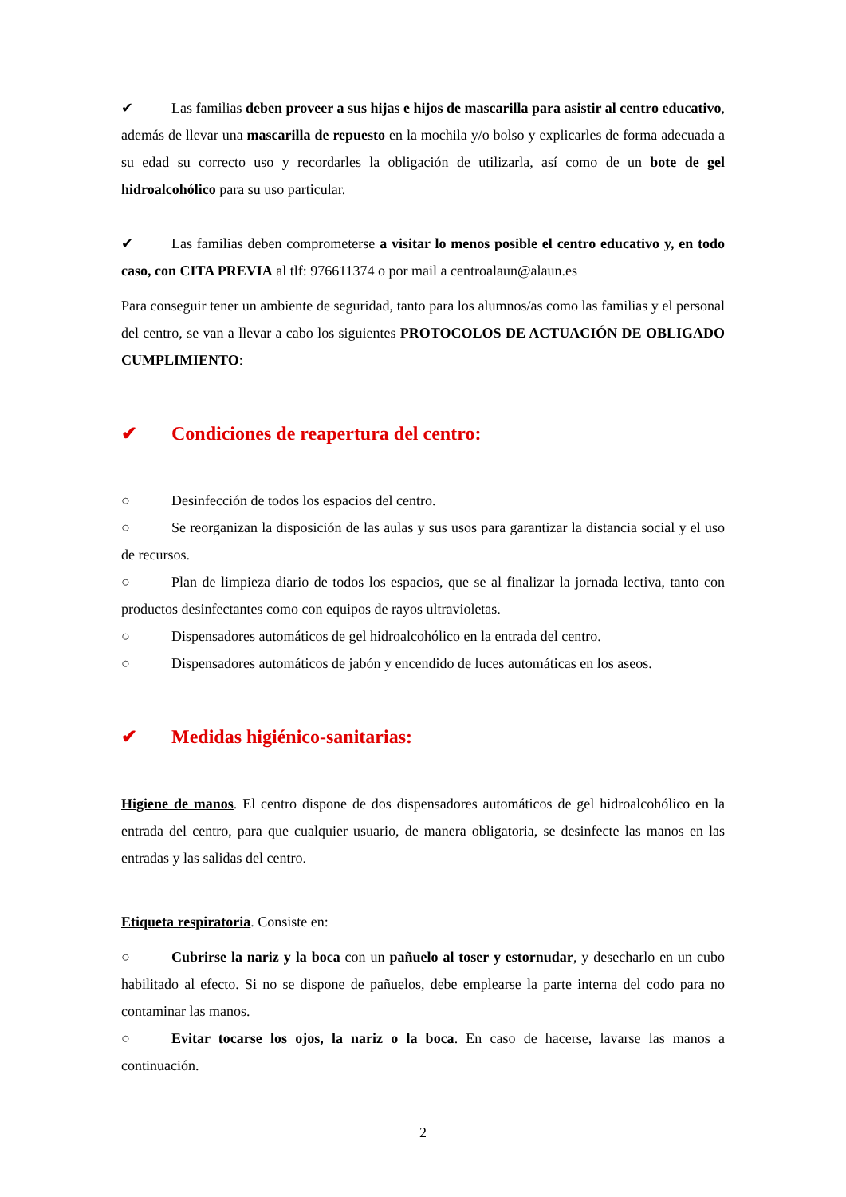✔ Las familias deben proveer a sus hijas e hijos de mascarilla para asistir al centro educativo, además de llevar una mascarilla de repuesto en la mochila y/o bolso y explicarles de forma adecuada a su edad su correcto uso y recordarles la obligación de utilizarla, así como de un bote de gel hidroalcohólico para su uso particular.
✔ Las familias deben comprometerse a visitar lo menos posible el centro educativo y, en todo caso, con CITA PREVIA al tlf: 976611374 o por mail a centroalaun@alaun.es
Para conseguir tener un ambiente de seguridad, tanto para los alumnos/as como las familias y el personal del centro, se van a llevar a cabo los siguientes PROTOCOLOS DE ACTUACIÓN DE OBLIGADO CUMPLIMIENTO:
✔ Condiciones de reapertura del centro:
○ Desinfección de todos los espacios del centro.
○ Se reorganizan la disposición de las aulas y sus usos para garantizar la distancia social y el uso de recursos.
○ Plan de limpieza diario de todos los espacios, que se al finalizar la jornada lectiva, tanto con productos desinfectantes como con equipos de rayos ultravioletas.
○ Dispensadores automáticos de gel hidroalcohólico en la entrada del centro.
○ Dispensadores automáticos de jabón y encendido de luces automáticas en los aseos.
✔ Medidas higiénico-sanitarias:
Higiene de manos. El centro dispone de dos dispensadores automáticos de gel hidroalcohólico en la entrada del centro, para que cualquier usuario, de manera obligatoria, se desinfecte las manos en las entradas y las salidas del centro.
Etiqueta respiratoria. Consiste en:
○ Cubrirse la nariz y la boca con un pañuelo al toser y estornudar, y desecharlo en un cubo habilitado al efecto. Si no se dispone de pañuelos, debe emplearse la parte interna del codo para no contaminar las manos.
○ Evitar tocarse los ojos, la nariz o la boca. En caso de hacerse, lavarse las manos a continuación.
2